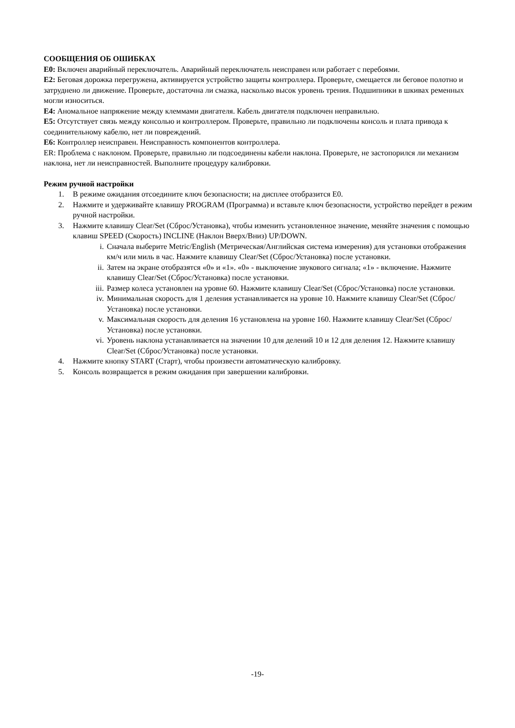СООБЩЕНИЯ ОБ ОШИБКАХ
E0: Включен аварийный переключатель. Аварийный переключатель неисправен или работает с перебоями.
E2: Беговая дорожка перегружена, активируется устройство защиты контроллера. Проверьте, смещается ли беговое полотно и затруднено ли движение. Проверьте, достаточна ли смазка, насколько высок уровень трения. Подшипники в шкивах ременных могли износиться.
E4: Аномальное напряжение между клеммами двигателя. Кабель двигателя подключен неправильно.
E5: Отсутствует связь между консолью и контроллером. Проверьте, правильно ли подключены консоль и плата привода к соединительному кабелю, нет ли повреждений.
E6: Контроллер неисправен. Неисправность компонентов контроллера.
ER: Проблема с наклоном. Проверьте, правильно ли подсоединены кабели наклона. Проверьте, не застопорился ли механизм наклона, нет ли неисправностей. Выполните процедуру калибровки.
Режим ручной настройки
1. В режиме ожидания отсоедините ключ безопасности; на дисплее отобразится E0.
2. Нажмите и удерживайте клавишу PROGRAM (Программа) и вставьте ключ безопасности, устройство перейдет в режим ручной настройки.
3. Нажмите клавишу Clear/Set (Сброс/Установка), чтобы изменить установленное значение, меняйте значения с помощью клавиш SPEED (Скорость) INCLINE (Наклон Вверх/Вниз) UP/DOWN.
i. Сначала выберите Metric/English (Метрическая/Английская система измерения) для установки отображения км/ч или миль в час. Нажмите клавишу Clear/Set (Сброс/Установка) после установки.
ii. Затем на экране отобразятся «0» и «1». «0» - выключение звукового сигнала; «1» - включение. Нажмите клавишу Clear/Set (Сброс/Установка) после установки.
iii. Размер колеса установлен на уровне 60. Нажмите клавишу Clear/Set (Сброс/Установка) после установки.
iv. Минимальная скорость для 1 деления устанавливается на уровне 10. Нажмите клавишу Clear/Set (Сброс/Установка) после установки.
v. Максимальная скорость для деления 16 установлена на уровне 160. Нажмите клавишу Clear/Set (Сброс/Установка) после установки.
vi. Уровень наклона устанавливается на значении 10 для делений 10 и 12 для деления 12. Нажмите клавишу Clear/Set (Сброс/Установка) после установки.
4. Нажмите кнопку START (Старт), чтобы произвести автоматическую калибровку.
5. Консоль возвращается в режим ожидания при завершении калибровки.
-19-